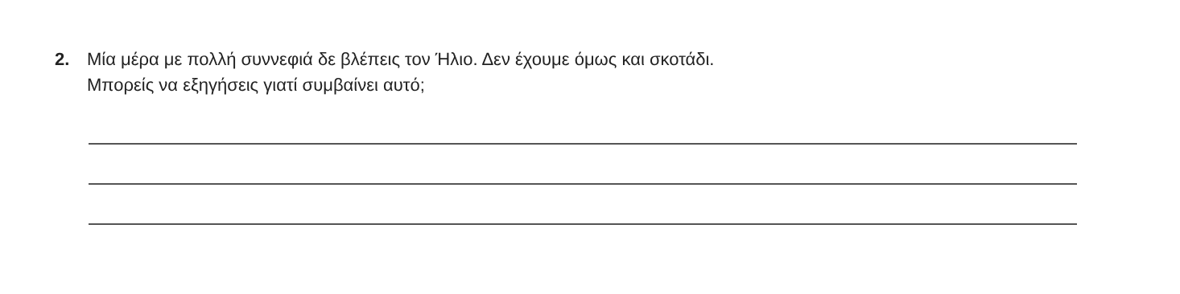2. Μία μέρα με πολλή συννεφιά δε βλέπεις τον Ήλιο. Δεν έχουμε όμως και σκοτάδι.
Μπορείς να εξηγήσεις γιατί συμβαίνει αυτό;